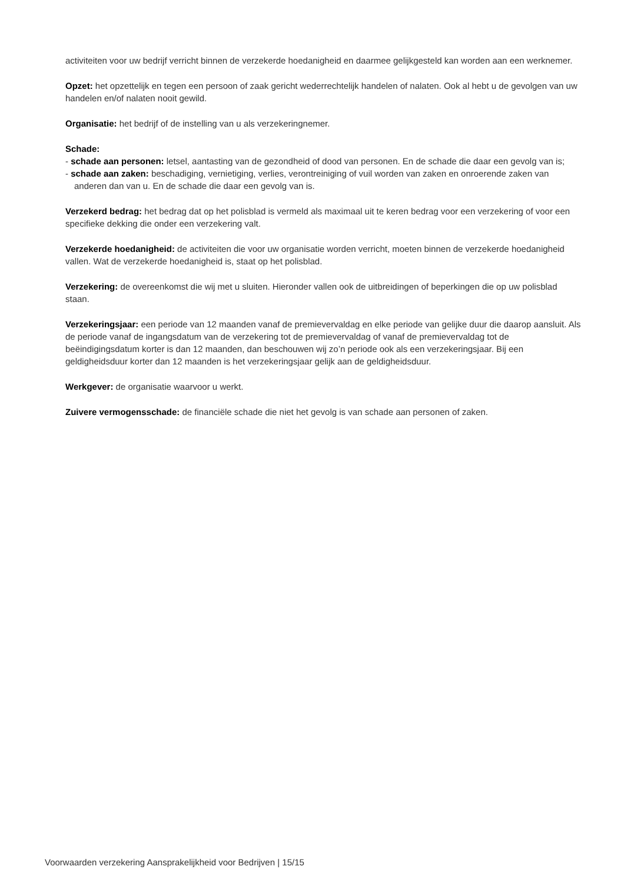activiteiten voor uw bedrijf verricht binnen de verzekerde hoedanigheid en daarmee gelijkgesteld kan worden aan een werknemer.
Opzet: het opzettelijk en tegen een persoon of zaak gericht wederrechtelijk handelen of nalaten. Ook al hebt u de gevolgen van uw handelen en/of nalaten nooit gewild.
Organisatie: het bedrijf of de instelling van u als verzekeringnemer.
Schade:
- schade aan personen: letsel, aantasting van de gezondheid of dood van personen. En de schade die daar een gevolg van is;
- schade aan zaken: beschadiging, vernietiging, verlies, verontreiniging of vuil worden van zaken en onroerende zaken van anderen dan van u. En de schade die daar een gevolg van is.
Verzekerd bedrag: het bedrag dat op het polisblad is vermeld als maximaal uit te keren bedrag voor een verzekering of voor een specifieke dekking die onder een verzekering valt.
Verzekerde hoedanigheid: de activiteiten die voor uw organisatie worden verricht, moeten binnen de verzekerde hoedanigheid vallen. Wat de verzekerde hoedanigheid is, staat op het polisblad.
Verzekering: de overeenkomst die wij met u sluiten. Hieronder vallen ook de uitbreidingen of beperkingen die op uw polisblad staan.
Verzekeringsjaar: een periode van 12 maanden vanaf de premievervaldag en elke periode van gelijke duur die daarop aansluit. Als de periode vanaf de ingangsdatum van de verzekering tot de premievervaldag of vanaf de premievervaldag tot de beëindigingsdatum korter is dan 12 maanden, dan beschouwen wij zo’n periode ook als een verzekeringsjaar. Bij een geldigheidsduur korter dan 12 maanden is het verzekeringsjaar gelijk aan de geldigheidsduur.
Werkgever: de organisatie waarvoor u werkt.
Zuivere vermogensschade: de financiële schade die niet het gevolg is van schade aan personen of zaken.
Voorwaarden verzekering Aansprakelijkheid voor Bedrijven | 15/15